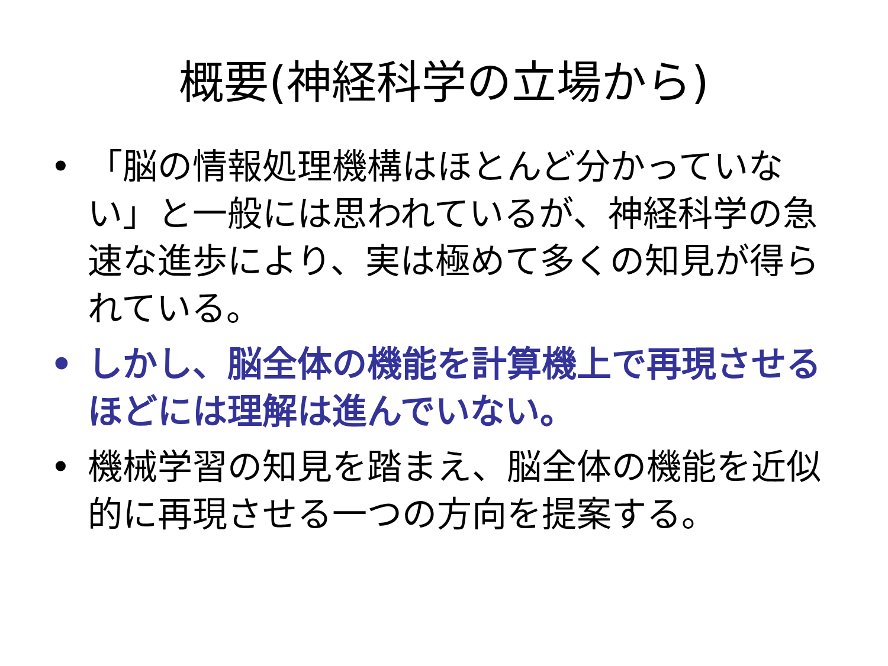概要(神経科学の立場から)
• 「脳の情報処理機構はほとんど分かっていない」と一般には思われているが、神経科学の急速な進歩により、実は極めて多くの知見が得られている。
• しかし、脳全体の機能を計算機上で再現させるほどには理解は進んでいない。
• 機械学習の知見を踏まえ、脳全体の機能を近似的に再現させる一つの方向を提案する。